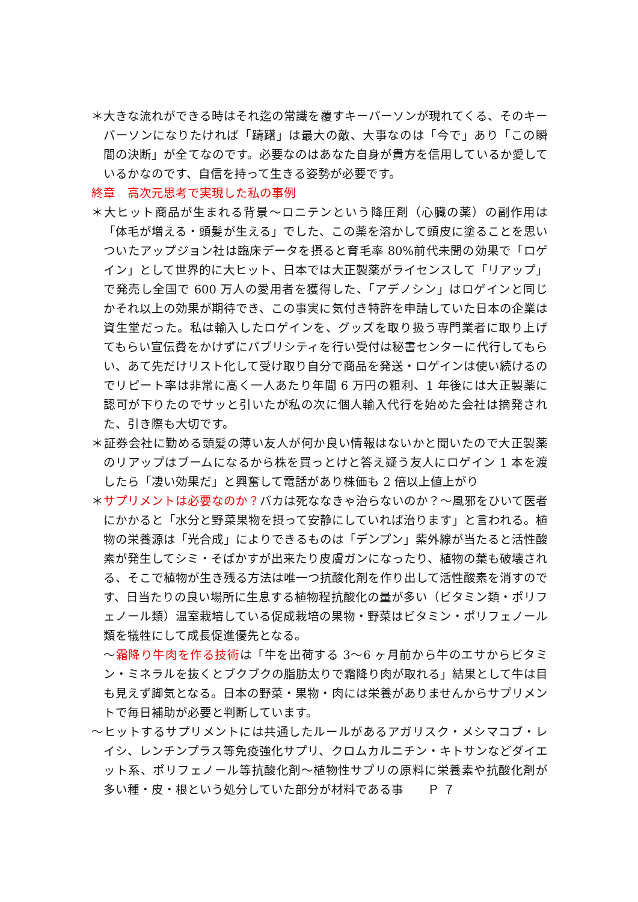＊大きな流れができる時はそれ迄の常識を覆すキーパーソンが現れてくる、そのキーパーソンになりたければ「躊躇」は最大の敵、大事なのは「今で」あり「この瞬間の決断」が全てなのです。必要なのはあなた自身が貴方を信用しているか愛しているかなのです、自信を持って生きる姿勢が必要です。
終章　高次元思考で実現した私の事例
＊大ヒット商品が生まれる背景～ロニテンという降圧剤（心臓の薬）の副作用は「体毛が増える・頭髪が生える」でした、この薬を溶かして頭皮に塗ることを思いついたアップジョン社は臨床データを摂ると育毛率 80%前代未聞の効果で「ロゲイン」として世界的に大ヒット、日本では大正製薬がライセンスして「リアップ」で発売し全国で 600 万人の愛用者を獲得した、「アデノシン」はロゲインと同じかそれ以上の効果が期待でき、この事実に気付き特許を申請していた日本の企業は資生堂だった。私は輸入したロゲインを、グッズを取り扱う専門業者に取り上げてもらい宣伝費をかけずにパブリシティを行い受付は秘書センターに代行してもらい、あて先だけリスト化して受け取り自分で商品を発送・ロゲインは使い続けるのでリピート率は非常に高く一人あたり年間 6 万円の粗利、1 年後には大正製薬に認可が下りたのでサッと引いたが私の次に個人輸入代行を始めた会社は摘発された、引き際も大切です。
＊証券会社に勤める頭髪の薄い友人が何か良い情報はないかと聞いたので大正製薬のリアップはブームになるから株を買っとけと答え疑う友人にロゲイン 1 本を渡したら「凄い効果だ」と興奮して電話があり株価も 2 倍以上値上がり
＊サプリメントは必要なのか？バカは死ななきゃ治らないのか？～風邪をひいて医者にかかると「水分と野菜果物を摂って安静にしていれば治ります」と言われる。植物の栄養源は「光合成」によりできるものは「デンプン」紫外線が当たると活性酸素が発生してシミ・そばかすが出来たり皮膚ガンになったり、植物の葉も破壊される、そこで植物が生き残る方法は唯一つ抗酸化剤を作り出して活性酸素を消すのです、日当たりの良い場所に生息する植物程抗酸化の量が多い（ビタミン類・ポリフェノール類）温室栽培している促成栽培の果物・野菜はビタミン・ポリフェノール類を犠牲にして成長促進優先となる。
～霜降り牛肉を作る技術は「牛を出荷する 3～6 ヶ月前から牛のエサからビタミン・ミネラルを抜くとブクブクの脂肪太りで霜降り肉が取れる」結果として牛は目も見えず脚気となる。日本の野菜・果物・肉には栄養がありませんからサプリメントで毎日補助が必要と判断しています。
～ヒットするサプリメントには共通したルールがあるアガリスク・メシマコブ・レイシ、レンチンプラス等免疫強化サプリ、クロムカルニチン・キトサンなどダイエット系、ポリフェノール等抗酸化剤～植物性サプリの原料に栄養素や抗酸化剤が多い種・皮・根という処分していた部分が材料である事　　Ｐ ７